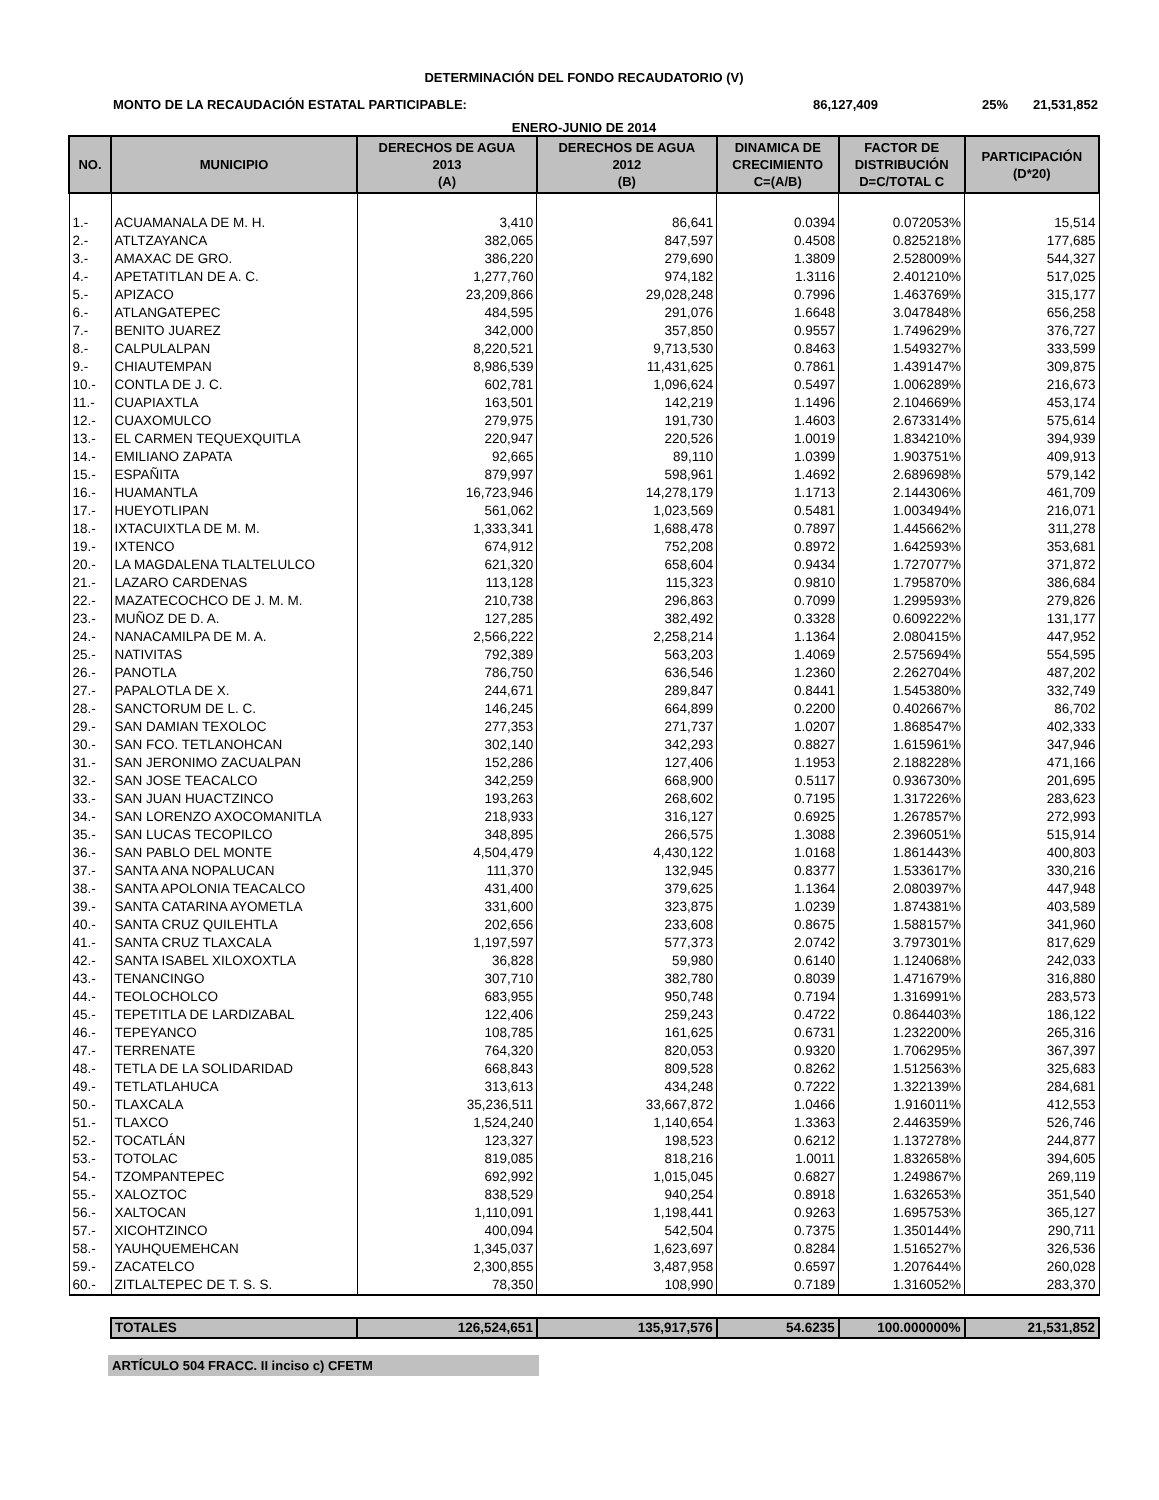DETERMINACIÓN DEL FONDO RECAUDATORIO (V)
MONTO DE LA RECAUDACIÓN ESTATAL PARTICIPABLE: 86,127,409 25% 21,531,852
ENERO-JUNIO DE 2014
| NO. | MUNICIPIO | DERECHOS DE AGUA 2013 (A) | DERECHOS DE AGUA 2012 (B) | DINAMICA DE CRECIMIENTO C=(A/B) | FACTOR DE DISTRIBUCIÓN D=C/TOTAL C | PARTICIPACIÓN (D*20) |
| --- | --- | --- | --- | --- | --- | --- |
| 1.- | ACUAMANALA DE M. H. | 3,410 | 86,641 | 0.0394 | 0.072053% | 15,514 |
| 2.- | ATLTZAYANCA | 382,065 | 847,597 | 0.4508 | 0.825218% | 177,685 |
| 3.- | AMAXAC DE GRO. | 386,220 | 279,690 | 1.3809 | 2.528009% | 544,327 |
| 4.- | APETATITLAN DE A. C. | 1,277,760 | 974,182 | 1.3116 | 2.401210% | 517,025 |
| 5.- | APIZACO | 23,209,866 | 29,028,248 | 0.7996 | 1.463769% | 315,177 |
| 6.- | ATLANGATEPEC | 484,595 | 291,076 | 1.6648 | 3.047848% | 656,258 |
| 7.- | BENITO JUAREZ | 342,000 | 357,850 | 0.9557 | 1.749629% | 376,727 |
| 8.- | CALPULALPAN | 8,220,521 | 9,713,530 | 0.8463 | 1.549327% | 333,599 |
| 9.- | CHIAUTEMPAN | 8,986,539 | 11,431,625 | 0.7861 | 1.439147% | 309,875 |
| 10.- | CONTLA DE J. C. | 602,781 | 1,096,624 | 0.5497 | 1.006289% | 216,673 |
| 11.- | CUAPIAXTLA | 163,501 | 142,219 | 1.1496 | 2.104669% | 453,174 |
| 12.- | CUAXOMULCO | 279,975 | 191,730 | 1.4603 | 2.673314% | 575,614 |
| 13.- | EL CARMEN TEQUEXQUITLA | 220,947 | 220,526 | 1.0019 | 1.834210% | 394,939 |
| 14.- | EMILIANO ZAPATA | 92,665 | 89,110 | 1.0399 | 1.903751% | 409,913 |
| 15.- | ESPAÑITA | 879,997 | 598,961 | 1.4692 | 2.689698% | 579,142 |
| 16.- | HUAMANTLA | 16,723,946 | 14,278,179 | 1.1713 | 2.144306% | 461,709 |
| 17.- | HUEYOTLIPAN | 561,062 | 1,023,569 | 0.5481 | 1.003494% | 216,071 |
| 18.- | IXTACUIXTLA DE M. M. | 1,333,341 | 1,688,478 | 0.7897 | 1.445662% | 311,278 |
| 19.- | IXTENCO | 674,912 | 752,208 | 0.8972 | 1.642593% | 353,681 |
| 20.- | LA MAGDALENA TLALTELULCO | 621,320 | 658,604 | 0.9434 | 1.727077% | 371,872 |
| 21.- | LAZARO CARDENAS | 113,128 | 115,323 | 0.9810 | 1.795870% | 386,684 |
| 22.- | MAZATECOCHCO DE J. M. M. | 210,738 | 296,863 | 0.7099 | 1.299593% | 279,826 |
| 23.- | MUÑOZ DE D. A. | 127,285 | 382,492 | 0.3328 | 0.609222% | 131,177 |
| 24.- | NANACAMILPA DE M. A. | 2,566,222 | 2,258,214 | 1.1364 | 2.080415% | 447,952 |
| 25.- | NATIVITAS | 792,389 | 563,203 | 1.4069 | 2.575694% | 554,595 |
| 26.- | PANOTLA | 786,750 | 636,546 | 1.2360 | 2.262704% | 487,202 |
| 27.- | PAPALOTLA DE X. | 244,671 | 289,847 | 0.8441 | 1.545380% | 332,749 |
| 28.- | SANCTORUM DE L. C. | 146,245 | 664,899 | 0.2200 | 0.402667% | 86,702 |
| 29.- | SAN DAMIAN TEXOLOC | 277,353 | 271,737 | 1.0207 | 1.868547% | 402,333 |
| 30.- | SAN FCO. TETLANOHCAN | 302,140 | 342,293 | 0.8827 | 1.615961% | 347,946 |
| 31.- | SAN JERONIMO ZACUALPAN | 152,286 | 127,406 | 1.1953 | 2.188228% | 471,166 |
| 32.- | SAN JOSE TEACALCO | 342,259 | 668,900 | 0.5117 | 0.936730% | 201,695 |
| 33.- | SAN JUAN HUACTZINCO | 193,263 | 268,602 | 0.7195 | 1.317226% | 283,623 |
| 34.- | SAN LORENZO AXOCOMANITLA | 218,933 | 316,127 | 0.6925 | 1.267857% | 272,993 |
| 35.- | SAN LUCAS TECOPILCO | 348,895 | 266,575 | 1.3088 | 2.396051% | 515,914 |
| 36.- | SAN PABLO DEL MONTE | 4,504,479 | 4,430,122 | 1.0168 | 1.861443% | 400,803 |
| 37.- | SANTA ANA NOPALUCAN | 111,370 | 132,945 | 0.8377 | 1.533617% | 330,216 |
| 38.- | SANTA APOLONIA TEACALCO | 431,400 | 379,625 | 1.1364 | 2.080397% | 447,948 |
| 39.- | SANTA CATARINA AYOMETLA | 331,600 | 323,875 | 1.0239 | 1.874381% | 403,589 |
| 40.- | SANTA CRUZ QUILEHTLA | 202,656 | 233,608 | 0.8675 | 1.588157% | 341,960 |
| 41.- | SANTA CRUZ TLAXCALA | 1,197,597 | 577,373 | 2.0742 | 3.797301% | 817,629 |
| 42.- | SANTA ISABEL XILOXOXTLA | 36,828 | 59,980 | 0.6140 | 1.124068% | 242,033 |
| 43.- | TENANCINGO | 307,710 | 382,780 | 0.8039 | 1.471679% | 316,880 |
| 44.- | TEOLOCHOLCO | 683,955 | 950,748 | 0.7194 | 1.316991% | 283,573 |
| 45.- | TEPETITLA DE LARDIZABAL | 122,406 | 259,243 | 0.4722 | 0.864403% | 186,122 |
| 46.- | TEPEYANCO | 108,785 | 161,625 | 0.6731 | 1.232200% | 265,316 |
| 47.- | TERRENATE | 764,320 | 820,053 | 0.9320 | 1.706295% | 367,397 |
| 48.- | TETLA DE LA SOLIDARIDAD | 668,843 | 809,528 | 0.8262 | 1.512563% | 325,683 |
| 49.- | TETLATLAHUCA | 313,613 | 434,248 | 0.7222 | 1.322139% | 284,681 |
| 50.- | TLAXCALA | 35,236,511 | 33,667,872 | 1.0466 | 1.916011% | 412,553 |
| 51.- | TLAXCO | 1,524,240 | 1,140,654 | 1.3363 | 2.446359% | 526,746 |
| 52.- | TOCATLÁN | 123,327 | 198,523 | 0.6212 | 1.137278% | 244,877 |
| 53.- | TOTOLAC | 819,085 | 818,216 | 1.0011 | 1.832658% | 394,605 |
| 54.- | TZOMPANTEPEC | 692,992 | 1,015,045 | 0.6827 | 1.249867% | 269,119 |
| 55.- | XALOZTOC | 838,529 | 940,254 | 0.8918 | 1.632653% | 351,540 |
| 56.- | XALTOCAN | 1,110,091 | 1,198,441 | 0.9263 | 1.695753% | 365,127 |
| 57.- | XICOHTZINCO | 400,094 | 542,504 | 0.7375 | 1.350144% | 290,711 |
| 58.- | YAUHQUEMEHCAN | 1,345,037 | 1,623,697 | 0.8284 | 1.516527% | 326,536 |
| 59.- | ZACATELCO | 2,300,855 | 3,487,958 | 0.6597 | 1.207644% | 260,028 |
| 60.- | ZITLALTEPEC DE T. S. S. | 78,350 | 108,990 | 0.7189 | 1.316052% | 283,370 |
| | TOTALES | 126,524,651 | 135,917,576 | 54.6235 | 100.000000% | 21,531,852 |
ARTÍCULO 504 FRACC. II inciso c) CFETM